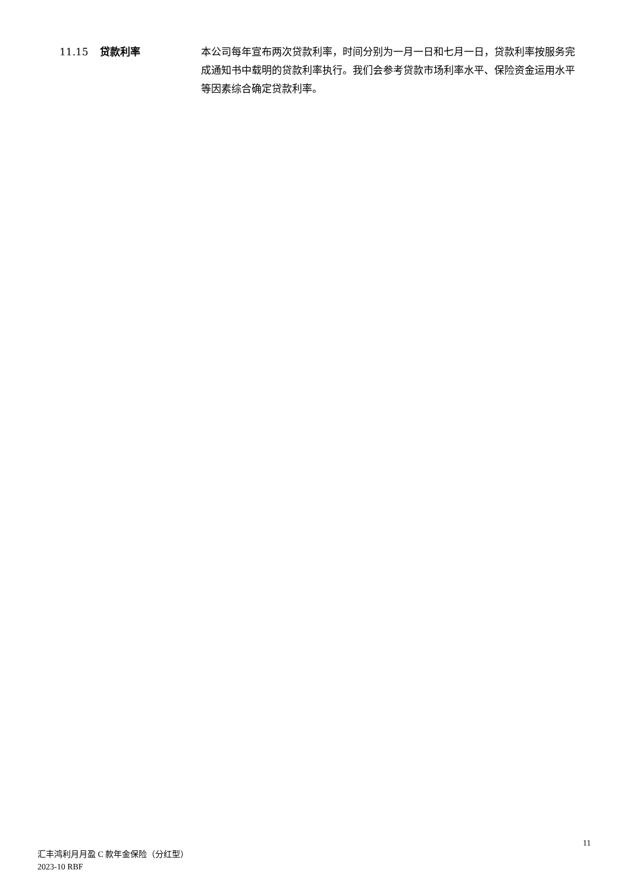11.15 贷款利率 本公司每年宣布两次贷款利率，时间分别为一月一日和七月一日，贷款利率按服务完成通知书中载明的贷款利率执行。我们会参考贷款市场利率水平、保险资金运用水平等因素综合确定贷款利率。
11
汇丰鸿利月月盈 C 款年金保险（分红型）
2023-10 RBF